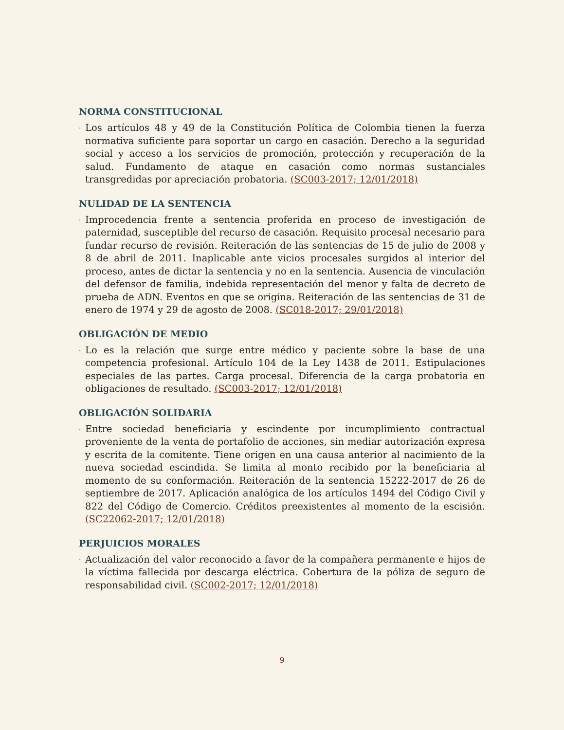NORMA CONSTITUCIONAL
·
Los artículos 48 y 49 de la Constitución Política de Colombia tienen la fuerza normativa suficiente para soportar un cargo en casación. Derecho a la seguridad social y acceso a los servicios de promoción, protección y recuperación de la salud. Fundamento de ataque en casación como normas sustanciales transgredidas por apreciación probatoria. (SC003-2017; 12/01/2018)
NULIDAD DE LA SENTENCIA
·
Improcedencia frente a sentencia proferida en proceso de investigación de paternidad, susceptible del recurso de casación. Requisito procesal necesario para fundar recurso de revisión. Reiteración de las sentencias de 15 de julio de 2008 y 8 de abril de 2011. Inaplicable ante vicios procesales surgidos al interior del proceso, antes de dictar la sentencia y no en la sentencia. Ausencia de vinculación del defensor de familia, indebida representación del menor y falta de decreto de prueba de ADN. Eventos en que se origina. Reiteración de las sentencias de 31 de enero de 1974 y 29 de agosto de 2008. (SC018-2017; 29/01/2018)
OBLIGACIÓN DE MEDIO
·
Lo es la relación que surge entre médico y paciente sobre la base de una competencia profesional. Artículo 104 de la Ley 1438 de 2011. Estipulaciones especiales de las partes. Carga procesal. Diferencia de la carga probatoria en obligaciones de resultado. (SC003-2017; 12/01/2018)
OBLIGACIÓN SOLIDARIA
·
Entre sociedad beneficiaria y escindente por incumplimiento contractual proveniente de la venta de portafolio de acciones, sin mediar autorización expresa y escrita de la comitente. Tiene origen en una causa anterior al nacimiento de la nueva sociedad escindida. Se limita al monto recibido por la beneficiaria al momento de su conformación. Reiteración de la sentencia 15222-2017 de 26 de septiembre de 2017. Aplicación analógica de los artículos 1494 del Código Civil y 822 del Código de Comercio. Créditos preexistentes al momento de la escisión. (SC22062-2017; 12/01/2018)
PERJUICIOS MORALES
·
Actualización del valor reconocido a favor de la compañera permanente e hijos de la víctima fallecida por descarga eléctrica. Cobertura de la póliza de seguro de responsabilidad civil. (SC002-2017; 12/01/2018)
9